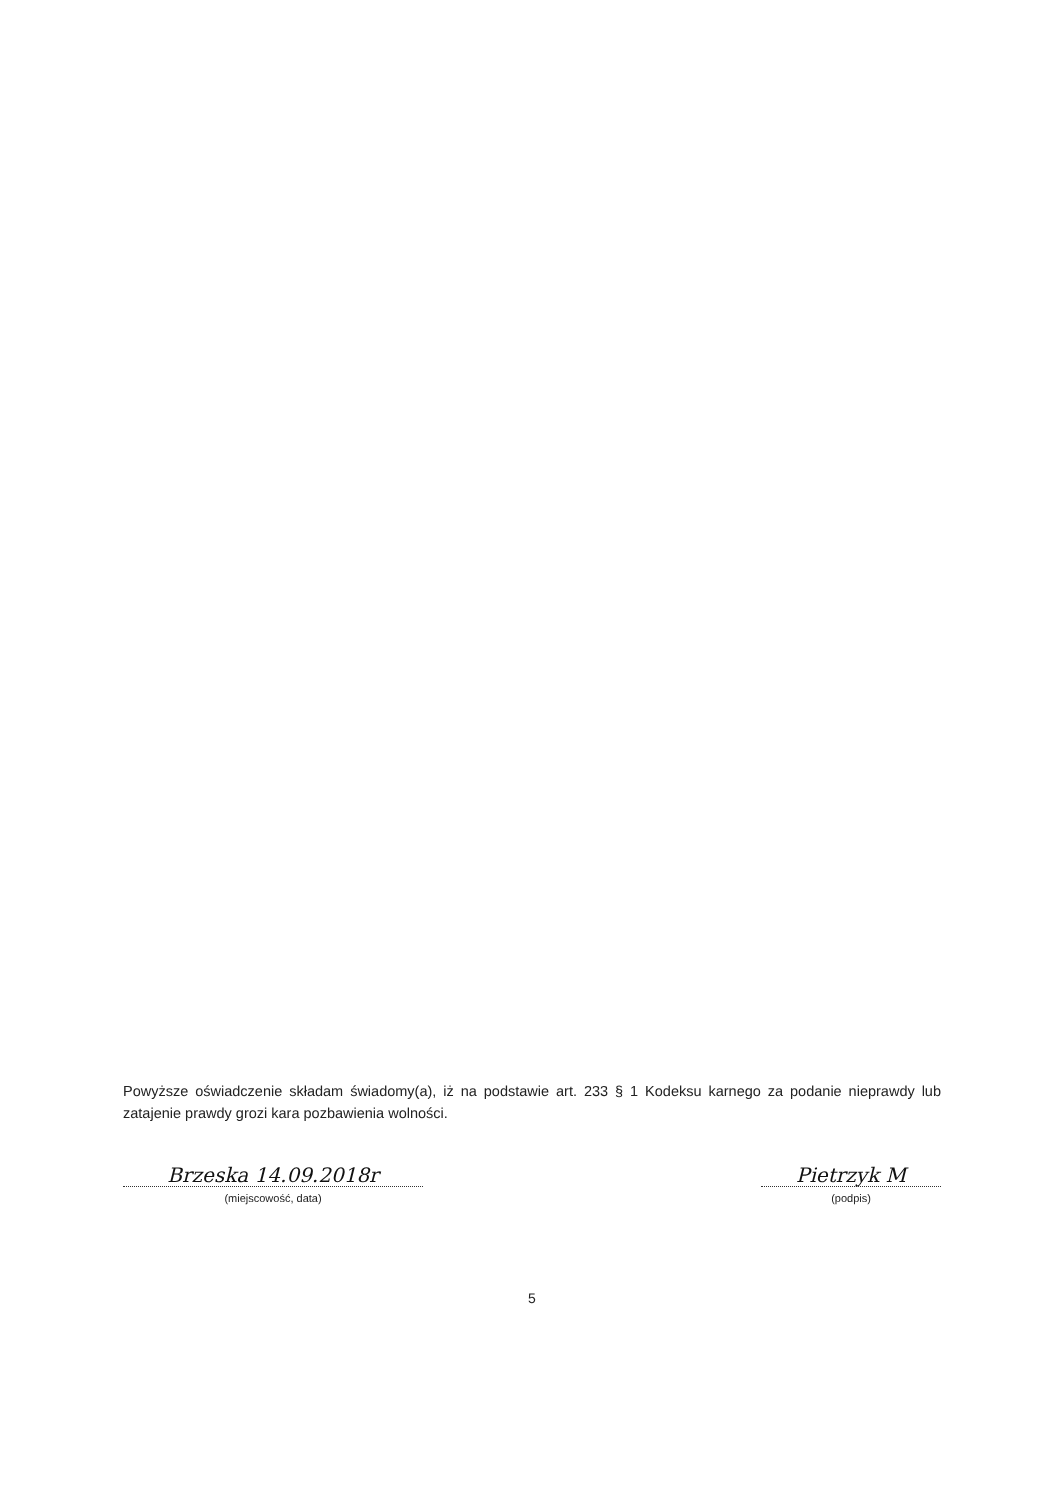Powyższe oświadczenie składam świadomy(a), iż na podstawie art. 233 § 1 Kodeksu karnego za podanie nieprawdy lub zatajenie prawdy grozi kara pozbawienia wolności.
Brzeska 14.09.2018r
(miejscowość, data)
Pietrzyk M
(podpis)
5